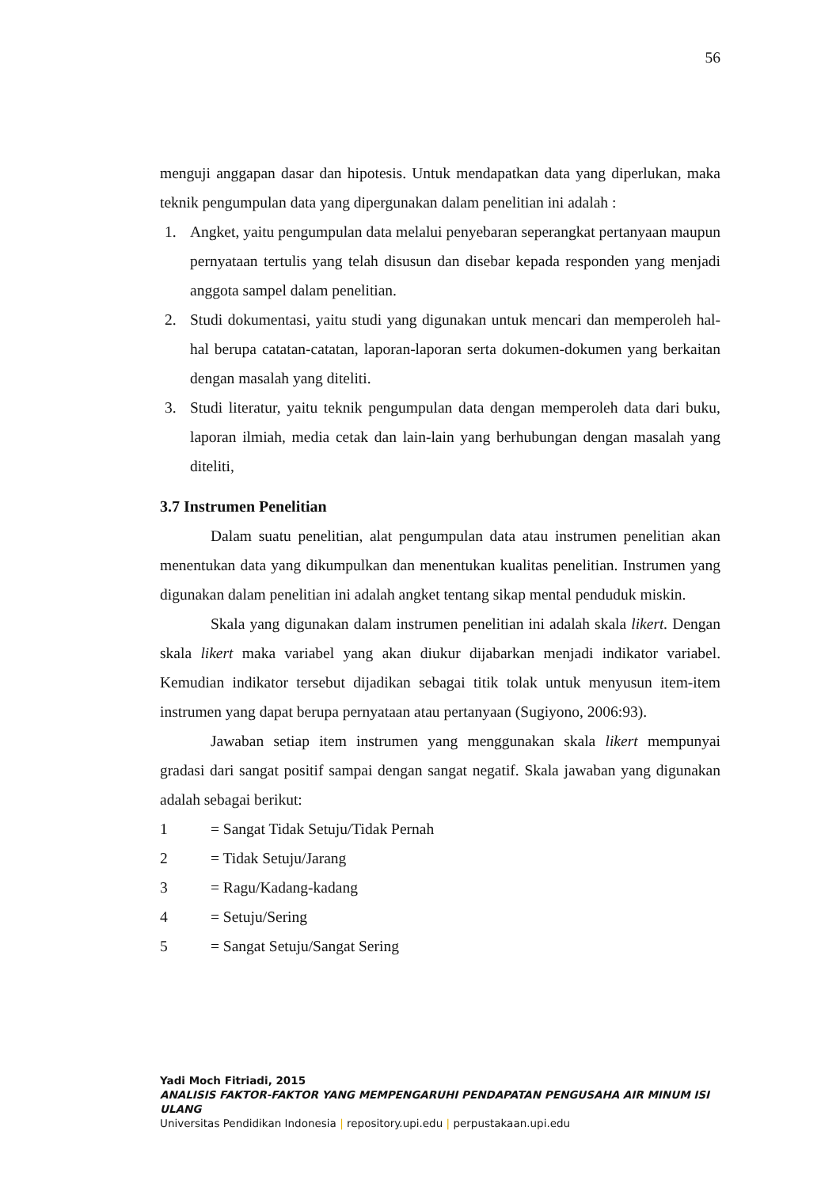56
menguji anggapan dasar dan hipotesis. Untuk mendapatkan data yang diperlukan, maka teknik pengumpulan data yang dipergunakan dalam penelitian ini adalah :
1. Angket, yaitu pengumpulan data melalui penyebaran seperangkat pertanyaan maupun pernyataan tertulis yang telah disusun dan disebar kepada responden yang menjadi anggota sampel dalam penelitian.
2. Studi dokumentasi, yaitu studi yang digunakan untuk mencari dan memperoleh hal-hal berupa catatan-catatan, laporan-laporan serta dokumen-dokumen yang berkaitan dengan masalah yang diteliti.
3. Studi literatur, yaitu teknik pengumpulan data dengan memperoleh data dari buku, laporan ilmiah, media cetak dan lain-lain yang berhubungan dengan masalah yang diteliti,
3.7 Instrumen Penelitian
Dalam suatu penelitian, alat pengumpulan data atau instrumen penelitian akan menentukan data yang dikumpulkan dan menentukan kualitas penelitian. Instrumen yang digunakan dalam penelitian ini adalah angket tentang sikap mental penduduk miskin.
Skala yang digunakan dalam instrumen penelitian ini adalah skala likert. Dengan skala likert maka variabel yang akan diukur dijabarkan menjadi indikator variabel. Kemudian indikator tersebut dijadikan sebagai titik tolak untuk menyusun item-item instrumen yang dapat berupa pernyataan atau pertanyaan (Sugiyono, 2006:93).
Jawaban setiap item instrumen yang menggunakan skala likert mempunyai gradasi dari sangat positif sampai dengan sangat negatif. Skala jawaban yang digunakan adalah sebagai berikut:
1 = Sangat Tidak Setuju/Tidak Pernah
2 = Tidak Setuju/Jarang
3 = Ragu/Kadang-kadang
4 = Setuju/Sering
5 = Sangat Setuju/Sangat Sering
Yadi Moch Fitriadi, 2015
ANALISIS FAKTOR-FAKTOR YANG MEMPENGARUHI PENDAPATAN PENGUSAHA AIR MINUM ISI ULANG
Universitas Pendidikan Indonesia | repository.upi.edu | perpustakaan.upi.edu